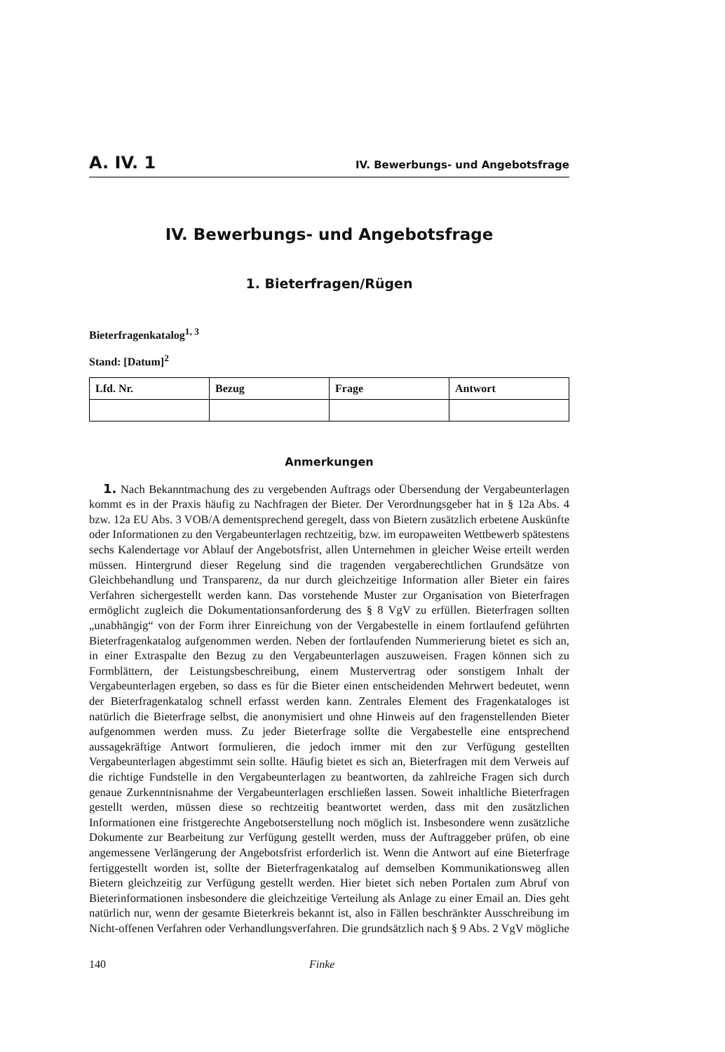A. IV. 1 IV. Bewerbungs- und Angebotsfrage
IV. Bewerbungs- und Angebotsfrage
1. Bieterfragen/Rügen
Bieterfragenkatalog<sup>1, 3</sup>
Stand: [Datum]<sup>2</sup>
| Lfd. Nr. | Bezug | Frage | Antwort |
| --- | --- | --- | --- |
Anmerkungen
1. Nach Bekanntmachung des zu vergebenden Auftrags oder Übersendung der Vergabeunterlagen kommt es in der Praxis häufig zu Nachfragen der Bieter. Der Verordnungsgeber hat in § 12a Abs. 4 bzw. 12a EU Abs. 3 VOB/A dementsprechend geregelt, dass von Bietern zusätzlich erbetene Auskünfte oder Informationen zu den Vergabeunterlagen rechtzeitig, bzw. im europaweiten Wettbewerb spätestens sechs Kalendertage vor Ablauf der Angebotsfrist, allen Unternehmen in gleicher Weise erteilt werden müssen. Hintergrund dieser Regelung sind die tragenden vergaberechtlichen Grundsätze von Gleichbehandlung und Transparenz, da nur durch gleichzeitige Information aller Bieter ein faires Verfahren sichergestellt werden kann. Das vorstehende Muster zur Organisation von Bieterfragen ermöglicht zugleich die Dokumentationsanforderung des § 8 VgV zu erfüllen. Bieterfragen sollten „unabhängig“ von der Form ihrer Einreichung von der Vergabestelle in einem fortlaufend geführten Bieterfragenkatalog aufgenommen werden. Neben der fortlaufenden Nummerierung bietet es sich an, in einer Extraspalte den Bezug zu den Vergabeunterlagen auszuweisen. Fragen können sich zu Formblättern, der Leistungsbeschreibung, einem Mustervertrag oder sonstigem Inhalt der Vergabeunterlagen ergeben, so dass es für die Bieter einen entscheidenden Mehrwert bedeutet, wenn der Bieterfragenkatalog schnell erfasst werden kann. Zentrales Element des Fragenkataloges ist natürlich die Bieterfrage selbst, die anonymisiert und ohne Hinweis auf den fragenstellenden Bieter aufgenommen werden muss. Zu jeder Bieterfrage sollte die Vergabestelle eine entsprechend aussagekräftige Antwort formulieren, die jedoch immer mit den zur Verfügung gestellten Vergabeunterlagen abgestimmt sein sollte. Häufig bietet es sich an, Bieterfragen mit dem Verweis auf die richtige Fundstelle in den Vergabeunterlagen zu beantworten, da zahlreiche Fragen sich durch genaue Zurkenntnisnahme der Vergabeunterlagen erschließen lassen. Soweit inhaltliche Bieterfragen gestellt werden, müssen diese so rechtzeitig beantwortet werden, dass mit den zusätzlichen Informationen eine fristgerechte Angebotserstellung noch möglich ist. Insbesondere wenn zusätzliche Dokumente zur Bearbeitung zur Verfügung gestellt werden, muss der Auftraggeber prüfen, ob eine angemessene Verlängerung der Angebotsfrist erforderlich ist. Wenn die Antwort auf eine Bieterfrage fertiggestellt worden ist, sollte der Bieterfragenkatalog auf demselben Kommunikationsweg allen Bietern gleichzeitig zur Verfügung gestellt werden. Hier bietet sich neben Portalen zum Abruf von Bieterinformationen insbesondere die gleichzeitige Verteilung als Anlage zu einer Email an. Dies geht natürlich nur, wenn der gesamte Bieterkreis bekannt ist, also in Fällen beschränkter Ausschreibung im Nicht-offenen Verfahren oder Verhandlungsverfahren. Die grundsätzlich nach § 9 Abs. 2 VgV mögliche
140 Finke